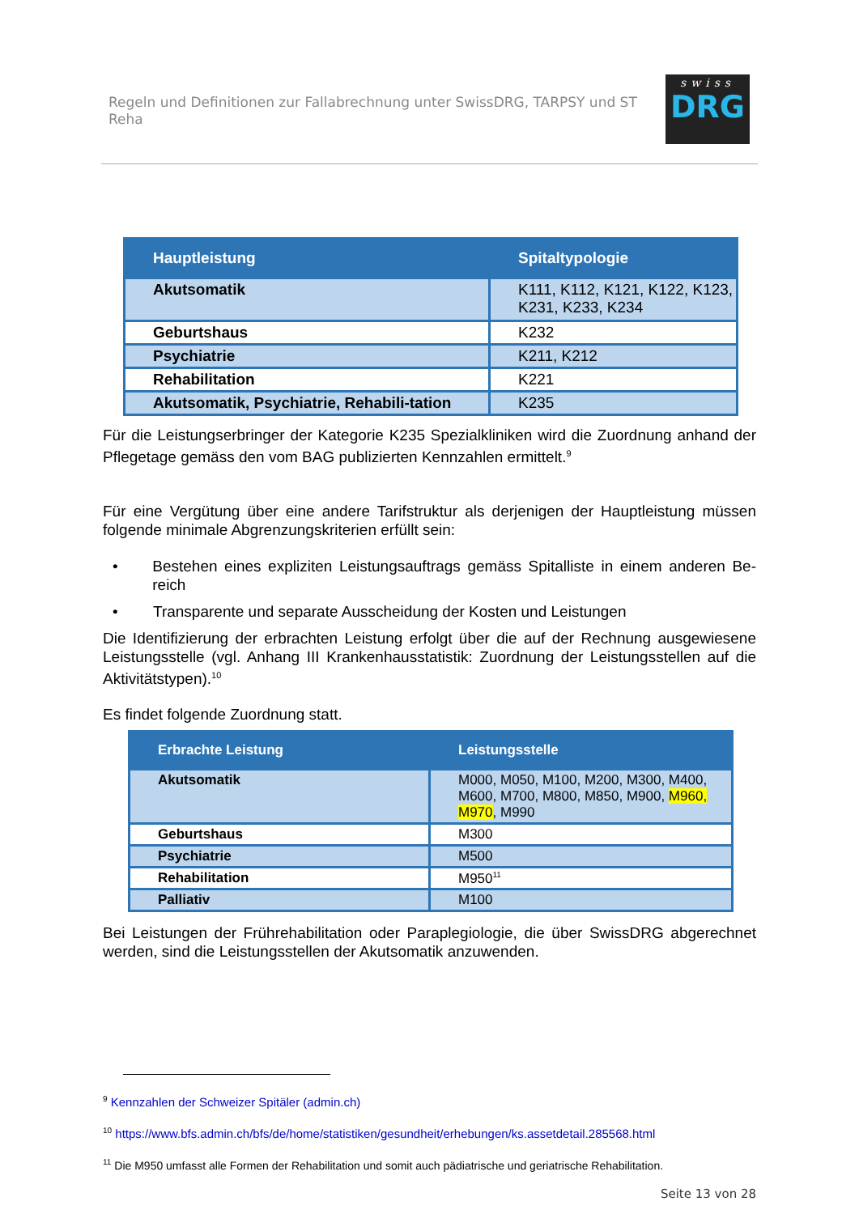Regeln und Definitionen zur Fallabrechnung unter SwissDRG, TARPSY und ST Reha
swiss
DRG
| Hauptleistung | Spitaltypologie |
| --- | --- |
| Akutsomatik | K111, K112, K121, K122, K123, K231, K233, K234 |
| Geburtshaus | K232 |
| Psychiatrie | K211, K212 |
| Rehabilitation | K221 |
| Akutsomatik, Psychiatrie, Rehabili-tation | K235 |
Für die Leistungserbringer der Kategorie K235 Spezialkliniken wird die Zuordnung anhand der Pflegetage gemäss den vom BAG publizierten Kennzahlen ermittelt.<sup>9</sup>
Für eine Vergütung über eine andere Tarifstruktur als derjenigen der Hauptleistung müssen folgende minimale Abgrenzungskriterien erfüllt sein:
• Bestehen eines expliziten Leistungsauftrags gemäss Spitalliste in einem anderen Be-reich
• Transparente und separate Ausscheidung der Kosten und Leistungen
Die Identifizierung der erbrachten Leistung erfolgt über die auf der Rechnung ausgewiesene Leistungsstelle (vgl. Anhang III Krankenhausstatistik: Zuordnung der Leistungsstellen auf die Aktivitätstypen).<sup>10</sup>
Es findet folgende Zuordnung statt.
| Erbrachte Leistung | Leistungsstelle |
| --- | --- |
| Akutsomatik | M000, M050, M100, M200, M300, M400, M600, M700, M800, M850, M900, M960, M970 , M990 |
| Geburtshaus | M300 |
| Psychiatrie | M500 |
| Rehabilitation | M950<sup>11</sup> |
| Palliativ | M100 |
Bei Leistungen der Frührehabilitation oder Paraplegiologie, die über SwissDRG abgerechnet werden, sind die Leistungsstellen der Akutsomatik anzuwenden.
<sup>9</sup> Kennzahlen der Schweizer Spitäler (admin.ch)
<sup>10</sup> https://www.bfs.admin.ch/bfs/de/home/statistiken/gesundheit/erhebungen/ks.assetdetail.285568.html
<sup>11</sup> Die M950 umfasst alle Formen der Rehabilitation und somit auch pädiatrische und geriatrische Rehabilitation.
Seite 13 von 28